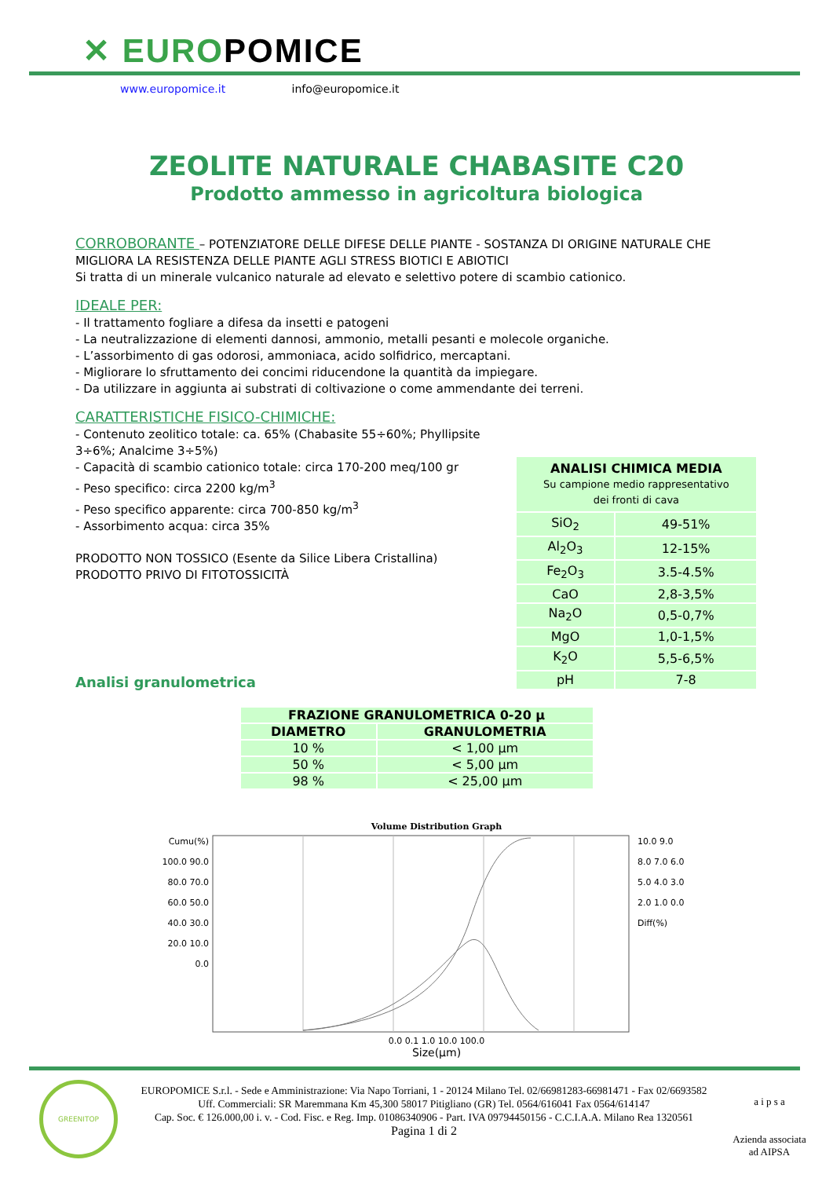✕ EUROPOMICE
www.europomice.it info@europomice.it
ZEOLITE NATURALE CHABASITE C20
Prodotto ammesso in agricoltura biologica
CORROBORANTE – POTENZIATORE DELLE DIFESE DELLE PIANTE - SOSTANZA DI ORIGINE NATURALE CHE MIGLIORA LA RESISTENZA DELLE PIANTE AGLI STRESS BIOTICI E ABIOTICI
Si tratta di un minerale vulcanico naturale ad elevato e selettivo potere di scambio cationico.
IDEALE PER:
- Il trattamento fogliare a difesa da insetti e patogeni
- La neutralizzazione di elementi dannosi, ammonio, metalli pesanti e molecole organiche.
- L’assorbimento di gas odorosi, ammoniaca, acido solfidrico, mercaptani.
- Migliorare lo sfruttamento dei concimi riducendone la quantità da impiegare.
- Da utilizzare in aggiunta ai substrati di coltivazione o come ammendante dei terreni.
CARATTERISTICHE FISICO-CHIMICHE:
- Contenuto zeolitico totale: ca. 65% (Chabasite 55÷60%; Phyllipsite 3÷6%; Analcime 3÷5%)
- Capacità di scambio cationico totale: circa 170-200 meq/100 gr
- Peso specifico: circa 2200 kg/m<sup>3</sup>
- Peso specifico apparente: circa 700-850 kg/m<sup>3</sup>
- Assorbimento acqua: circa 35%
PRODOTTO NON TOSSICO (Esente da Silice Libera Cristallina)
PRODOTTO PRIVO DI FITOTOSSICITÀ
Analisi granulometrica
| ANALISI CHIMICA MEDIA Su campione medio rappresentativo dei fronti di cava | |
| --- | --- |
| SiO<sub>2</sub> | 49-51% |
| Al<sub>2</sub>O<sub>3</sub> | 12-15% |
| Fe<sub>2</sub>O<sub>3</sub> | 3.5-4.5% |
| CaO | 2,8-3,5% |
| Na<sub>2</sub>O | 0,5-0,7% |
| MgO | 1,0-1,5% |
| K<sub>2</sub>O | 5,5-6,5% |
| pH | 7-8 |
| FRAZIONE GRANULOMETRICA 0-20 μ | |
| --- | --- |
| DIAMETRO | GRANULOMETRIA |
| 10 % | < 1,00 μm |
| 50 % | < 5,00 μm |
| 98 % | < 25,00 μm |
Volume Distribution Graph
Cumu(%) 100.0 90.0 80.0 70.0 60.0 50.0 40.0 30.0 20.0 10.0 0.0
10.0 9.0 8.0 7.0 6.0 5.0 4.0 3.0 2.0 1.0 0.0 Diff(%)
0.0 0.1 1.0 10.0 100.0
Size(μm)
EUROPOMICE S.r.l. - Sede e Amministrazione: Via Napo Torriani, 1 - 20124 Milano Tel. 02/66981283-66981471 - Fax 02/6693582
Uff. Commerciali: SR Maremmana Km 45,300 58017 Pitigliano (GR) Tel. 0564/616041 Fax 0564/614147
Cap. Soc. € 126.000,00 i. v. - Cod. Fisc. e Reg. Imp. 01086340906 - Part. IVA 09794450156 - C.C.I.A.A. Milano Rea 1320561
Pagina 1 di 2
GREENITOP
a i p s a
Azienda associata
ad AIPSA